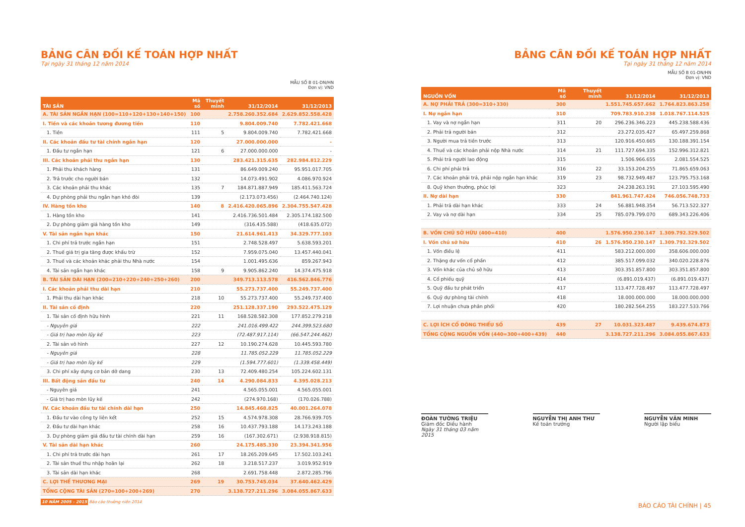BẢNG CÂN ĐỐI KẾ TOÁN HỢP NHẤT
Tại ngày 31 tháng 12 năm 2014
MẪU SỐ B 01-DN/HN
Đơn vị: VND
| TÀI SẢN | Mã số | Thuyết minh | 31/12/2014 | 31/12/2013 |
| --- | --- | --- | --- | --- |
| A. TÀI SẢN NGẮN HẠN (100=110+120+130+140+150) | 100 | | 2.758.260.352.684 | 2.629.852.558.428 |
| I. Tiền và các khoản tương đương tiền | 110 | | 9.804.009.740 | 7.782.421.668 |
| 1. Tiền | 111 | 5 | 9.804.009.740 | 7.782.421.668 |
| II. Các khoản đầu tư tài chính ngắn hạn | 120 | | 27.000.000.000 | - |
| 1. Đầu tư ngắn hạn | 121 | 6 | 27.000.000.000 | - |
| III. Các khoản phải thu ngắn hạn | 130 | | 283.421.315.635 | 282.984.812.229 |
| 1. Phải thu khách hàng | 131 | | 86.649.009.240 | 95.951.017.705 |
| 2. Trả trước cho người bán | 132 | | 14.073.491.902 | 4.086.970.924 |
| 3. Các khoản phải thu khác | 135 | 7 | 184.871.887.949 | 185.411.563.724 |
| 4. Dự phòng phải thu ngắn hạn khó đòi | 139 | | (2.173.073.456) | (2.464.740.124) |
| IV. Hàng tồn kho | 140 | 8 | 2.416.420.065.896 | 2.304.755.547.428 |
| 1. Hàng tồn kho | 141 | | 2.416.736.501.484 | 2.305.174.182.500 |
| 2. Dự phòng giảm giá hàng tồn kho | 149 | | (316.435.588) | (418.635.072) |
| V. Tài sản ngắn hạn khác | 150 | | 21.614.961.413 | 34.329.777.103 |
| 1. Chi phí trả trước ngắn hạn | 151 | | 2.748.528.497 | 5.638.593.201 |
| 2. Thuế giá trị gia tăng được khấu trừ | 152 | | 7.959.075.040 | 13.457.440.041 |
| 3. Thuế và các khoản khác phải thu Nhà nước | 154 | | 1.001.495.636 | 859.267.943 |
| 4. Tài sản ngắn hạn khác | 158 | 9 | 9.905.862.240 | 14.374.475.918 |
| B. TÀI SẢN DÀI HẠN (200=210+220+240+250+260) | 200 | | 349.713.113.578 | 416.562.846.776 |
| I. Các khoản phải thu dài hạn | 210 | | 55.273.737.400 | 55.249.737.400 |
| 1. Phải thu dài hạn khác | 218 | 10 | 55.273.737.400 | 55.249.737.400 |
| II. Tài sản cố định | 220 | | 251.128.337.190 | 293.522.475.129 |
| 1. Tài sản cố định hữu hình | 221 | 11 | 168.528.582.308 | 177.852.279.218 |
| - Nguyên giá | 222 | | 241.016.499.422 | 244.399.523.680 |
| - Giá trị hao mòn lũy kế | 223 | | (72.487.917.114) | (66.547.244.462) |
| 2. Tài sản vô hình | 227 | 12 | 10.190.274.628 | 10.445.593.780 |
| - Nguyên giá | 228 | | 11.785.052.229 | 11.785.052.229 |
| - Giá trị hao mòn lũy kế | 229 | | (1.594.777.601) | (1.339.458.449) |
| 3. Chi phí xây dựng cơ bản dở dang | 230 | 13 | 72.409.480.254 | 105.224.602.131 |
| III. Bất động sản đầu tư | 240 | 14 | 4.290.084.833 | 4.395.028.213 |
| - Nguyên giá | 241 | | 4.565.055.001 | 4.565.055.001 |
| - Giá trị hao mòn lũy kế | 242 | | (274.970.168) | (170.026.788) |
| IV. Các khoản đầu tư tài chính dài hạn | 250 | | 14.845.468.825 | 40.001.264.078 |
| 1. Đầu tư vào công ty liên kết | 252 | 15 | 4.574.978.308 | 28.766.939.705 |
| 2. Đầu tư dài hạn khác | 258 | 16 | 10.437.793.188 | 14.173.243.188 |
| 3. Dự phòng giảm giá đầu tư tài chính dài hạn | 259 | 16 | (167.302.671) | (2.938.918.815) |
| V. Tài sản dài hạn khác | 260 | | 24.175.485.330 | 23.394.341.956 |
| 1. Chi phí trả trước dài hạn | 261 | 17 | 18.265.209.645 | 17.502.103.241 |
| 2. Tài sản thuế thu nhập hoãn lại | 262 | 18 | 3.218.517.237 | 3.019.952.919 |
| 3. Tài sản dài hạn khác | 268 | | 2.691.758.448 | 2.872.285.796 |
| C. LỢI THẾ THƯƠNG MẠI | 269 | 19 | 30.753.745.034 | 37.640.462.429 |
| TỔNG CỘNG TÀI SẢN (270=100+200+269) | 270 | | 3.138.727.211.296 | 3.084.055.867.633 |
10 NĂM 2005 - 2015 Báo cáo thường niên 2014
BẢNG CÂN ĐỐI KẾ TOÁN HỢP NHẤT
Tại ngày 31 tháng 12 năm 2014
MẪU SỐ B 01-DN/HN
Đơn vị: VND
| NGUỒN VỐN | Mã số | Thuyết minh | 31/12/2014 | 31/12/2013 |
| --- | --- | --- | --- | --- |
| A. NỢ PHẢI TRẢ (300=310+330) | 300 | | 1.551.745.657.662 | 1.764.823.863.258 |
| I. Nợ ngắn hạn | 310 | | 709.783.910.238 | 1.018.767.114.525 |
| 1. Vay và nợ ngắn hạn | 311 | 20 | 296.236.346.223 | 445.238.588.436 |
| 2. Phải trả người bán | 312 | | 23.272.035.427 | 65.497.259.868 |
| 3. Người mua trả tiền trước | 313 | | 120.916.450.665 | 130.188.391.154 |
| 4. Thuế và các khoản phải nộp Nhà nước | 314 | 21 | 111.727.694.335 | 152.996.312.821 |
| 5. Phải trả người lao động | 315 | | 1.506.966.655 | 2.081.554.525 |
| 6. Chi phí phải trả | 316 | 22 | 33.153.204.255 | 71.865.659.063 |
| 7. Các khoản phải trả, phải nộp ngắn hạn khác | 319 | 23 | 98.732.949.487 | 123.795.753.168 |
| 8. Quỹ khen thưởng, phúc lợi | 323 | | 24.238.263.191 | 27.103.595.490 |
| II. Nợ dài hạn | 330 | | 841.961.747.424 | 746.056.748.733 |
| 1. Phải trả dài hạn khác | 333 | 24 | 56.881.948.354 | 56.713.522.327 |
| 2. Vay và nợ dài hạn | 334 | 25 | 785.079.799.070 | 689.343.226.406 |
| B. VỐN CHỦ SỞ HỮU (400=410) | 400 | | 1.576.950.230.147 | 1.309.792.329.502 |
| I. Vốn chủ sở hữu | 410 | 26 | 1.576.950.230.147 | 1.309.792.329.502 |
| 1. Vốn điều lệ | 411 | | 583.212.000.000 | 358.606.000.000 |
| 2. Thặng dư vốn cổ phần | 412 | | 385.517.099.032 | 340.020.228.876 |
| 3. Vốn khác của chủ sở hữu | 413 | | 303.351.857.800 | 303.351.857.800 |
| 4. Cổ phiếu quỹ | 414 | | (6.891.019.437) | (6.891.019.437) |
| 5. Quỹ đầu tư phát triển | 417 | | 113.477.728.497 | 113.477.728.497 |
| 6. Quỹ dự phòng tài chính | 418 | | 18.000.000.000 | 18.000.000.000 |
| 7. Lợi nhuận chưa phân phối | 420 | | 180.282.564.255 | 183.227.533.766 |
| C. LỢI ÍCH CỔ ĐÔNG THIỂU SỐ | 439 | 27 | 10.031.323.487 | 9.439.674.873 |
| TỔNG CỘNG NGUỒN VỐN (440=300+400+439) | 440 | | 3.138.727.211.296 | 3.084.055.867.633 |
ĐOÀN TƯỜNG TRIỆU
Giám đốc Điều hành
Ngày 31 tháng 03 năm 2015
NGUYỄN THỊ ANH THƯ
Kế toán trưởng
NGUYỄN VĂN MINH
Người lập biểu
BÁO CÁO TÀI CHÍNH | 45